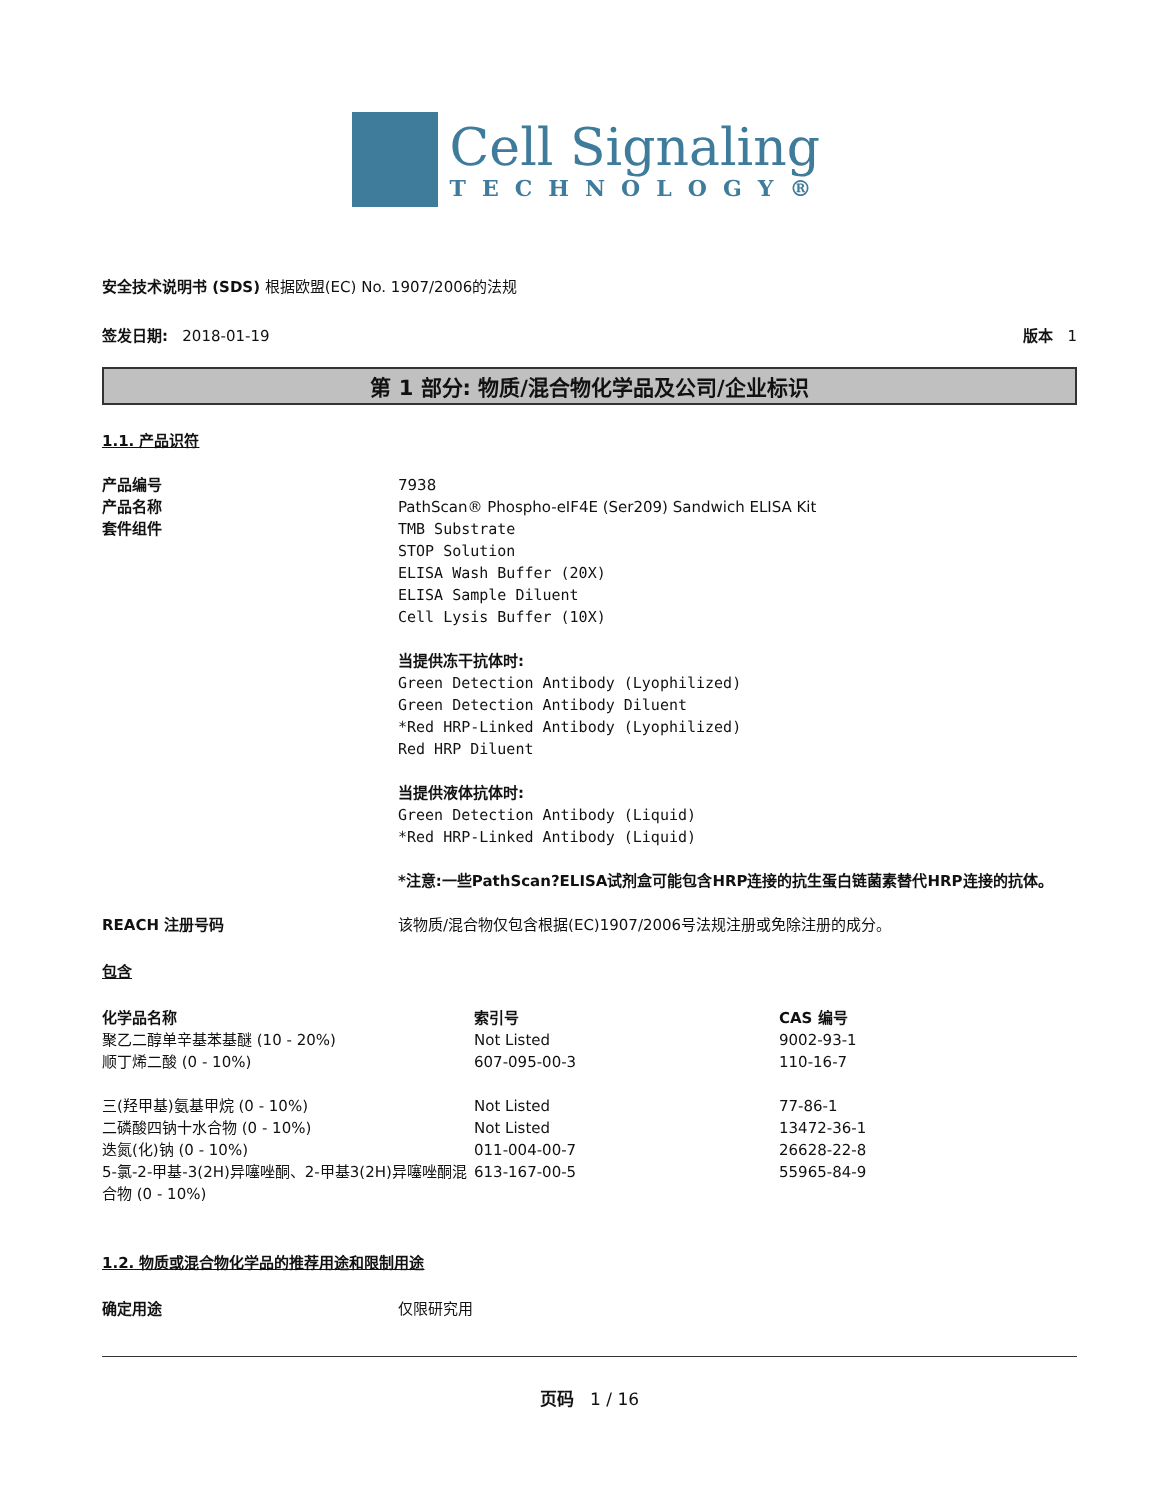Cell Signaling
TECHNOLOGY®
安全技术说明书 (SDS) 根据欧盟(EC) No. 1907/2006的法规
签发日期: 2018-01-19 版本 1
第 1 部分: 物质/混合物化学品及公司/企业标识
1.1. 产品识符
产品编号 7938
产品名称 PathScan® Phospho-eIF4E (Ser209) Sandwich ELISA Kit
套件组件 TMB Substrate
STOP Solution
ELISA Wash Buffer (20X)
ELISA Sample Diluent
Cell Lysis Buffer (10X)
当提供冻干抗体时:
Green Detection Antibody (Lyophilized)
Green Detection Antibody Diluent
*Red HRP-Linked Antibody (Lyophilized)
Red HRP Diluent
当提供液体抗体时:
Green Detection Antibody (Liquid)
*Red HRP-Linked Antibody (Liquid)
*注意:一些PathScan?ELISA试剂盒可能包含HRP连接的抗生蛋白链菌素替代HRP连接的抗体。
REACH 注册号码 该物质/混合物仅包含根据(EC)1907/2006号法规注册或免除注册的成分。
包含
| 化学品名称 | 索引号 | CAS 编号 |
| --- | --- | --- |
| 聚乙二醇单辛基苯基醚 (10 - 20%) | Not Listed | 9002-93-1 |
| 顺丁烯二酸 (0 - 10%) | 607-095-00-3 | 110-16-7 |
| 三(羟甲基)氨基甲烷 (0 - 10%) | Not Listed | 77-86-1 |
| 二磷酸四钠十水合物 (0 - 10%) | Not Listed | 13472-36-1 |
| 迭氮(化)钠 (0 - 10%) | 011-004-00-7 | 26628-22-8 |
| 5-氯-2-甲基-3(2H)异噻唑酮、2-甲基3(2H)异噻唑酮混合物 (0 - 10%) | 613-167-00-5 | 55965-84-9 |
1.2. 物质或混合物化学品的推荐用途和限制用途
确定用途 仅限研究用
页码 1 / 16